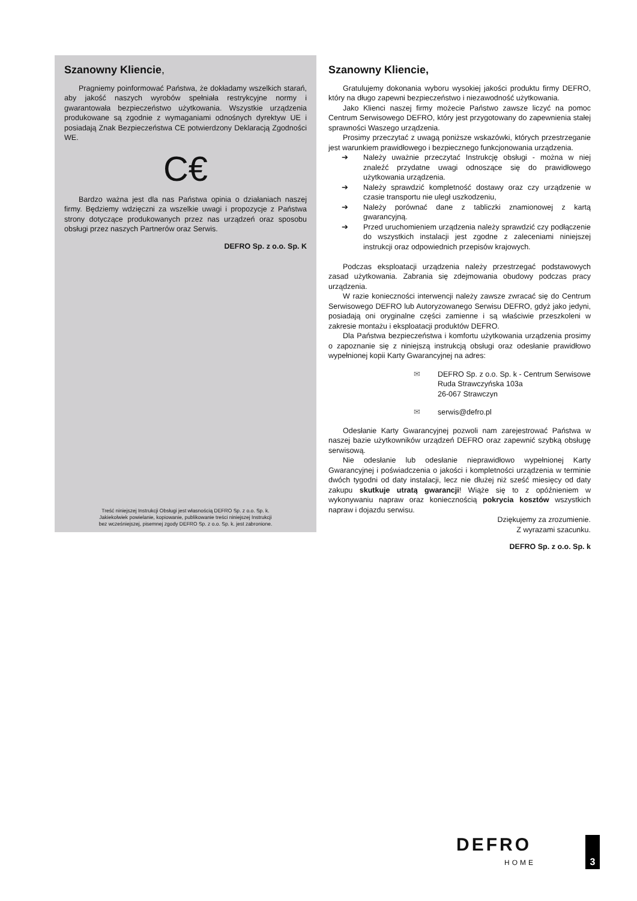Szanowny Kliencie,
Pragniemy poinformować Państwa, że dokładamy wszelkich starań, aby jakość naszych wyrobów spełniała restrykcyjne normy i gwarantowała bezpieczeństwo użytkowania. Wszystkie urządzenia produkowane są zgodnie z wymaganiami odnośnych dyrektyw UE i posiadają Znak Bezpieczeństwa CE potwierdzony Deklaracją Zgodności WE.
C€
Bardzo ważna jest dla nas Państwa opinia o działaniach naszej firmy. Będziemy wdzięczni za wszelkie uwagi i propozycje z Państwa strony dotyczące produkowanych przez nas urządzeń oraz sposobu obsługi przez naszych Partnerów oraz Serwis.
DEFRO Sp. z o.o. Sp. K
Treść niniejszej Instrukcji Obsługi jest własnością DEFRO Sp. z o.o. Sp. k.
Jakiekolwiek powielanie, kopiowanie, publikowanie treści niniejszej Instrukcji
bez wcześniejszej, pisemnej zgody DEFRO Sp. z o.o. Sp. k. jest zabronione.
Szanowny Kliencie,
Gratulujemy dokonania wyboru wysokiej jakości produktu firmy DEFRO, który na długo zapewni bezpieczeństwo i niezawodność użytkowania.
Jako Klienci naszej firmy możecie Państwo zawsze liczyć na pomoc Centrum Serwisowego DEFRO, który jest przygotowany do zapewnienia stałej sprawności Waszego urządzenia.
Prosimy przeczytać z uwagą poniższe wskazówki, których przestrzeganie jest warunkiem prawidłowego i bezpiecznego funkcjonowania urządzenia.
➔ Należy uważnie przeczytać Instrukcję obsługi - można w niej znaleźć przydatne uwagi odnoszące się do prawidłowego użytkowania urządzenia.
➔ Należy sprawdzić kompletność dostawy oraz czy urządzenie w czasie transportu nie uległ uszkodzeniu,
➔ Należy porównać dane z tabliczki znamionowej z kartą gwarancyjną.
➔ Przed uruchomieniem urządzenia należy sprawdzić czy podłączenie do wszystkich instalacji jest zgodne z zaleceniami niniejszej instrukcji oraz odpowiednich przepisów krajowych.
Podczas eksploatacji urządzenia należy przestrzegać podstawowych zasad użytkowania. Zabrania się zdejmowania obudowy podczas pracy urządzenia.
W razie konieczności interwencji należy zawsze zwracać się do Centrum Serwisowego DEFRO lub Autoryzowanego Serwisu DEFRO, gdyż jako jedyni, posiadają oni oryginalne części zamienne i są właściwie przeszkoleni w zakresie montażu i eksploatacji produktów DEFRO.
Dla Państwa bezpieczeństwa i komfortu użytkowania urządzenia prosimy o zapoznanie się z niniejszą instrukcją obsługi oraz odesłanie prawidłowo wypełnionej kopii Karty Gwarancyjnej na adres:
✉ DEFRO Sp. z o.o. Sp. k - Centrum Serwisowe
Ruda Strawczyńska 103a
26-067 Strawczyn
✉ serwis@defro.pl
Odesłanie Karty Gwarancyjnej pozwoli nam zarejestrować Państwa w naszej bazie użytkowników urządzeń DEFRO oraz zapewnić szybką obsługę serwisową.
Nie odesłanie lub odesłanie nieprawidłowo wypełnionej Karty Gwarancyjnej i poświadczenia o jakości i kompletności urządzenia w terminie dwóch tygodni od daty instalacji, lecz nie dłużej niż sześć miesięcy od daty zakupu skutkuje utratą gwarancji! Wiąże się to z opóźnieniem w wykonywaniu napraw oraz koniecznością pokrycia kosztów wszystkich napraw i dojazdu serwisu.
Dziękujemy za zrozumienie.
Z wyrazami szacunku.
DEFRO Sp. z o.o. Sp. k
DEFRO
HOME
3